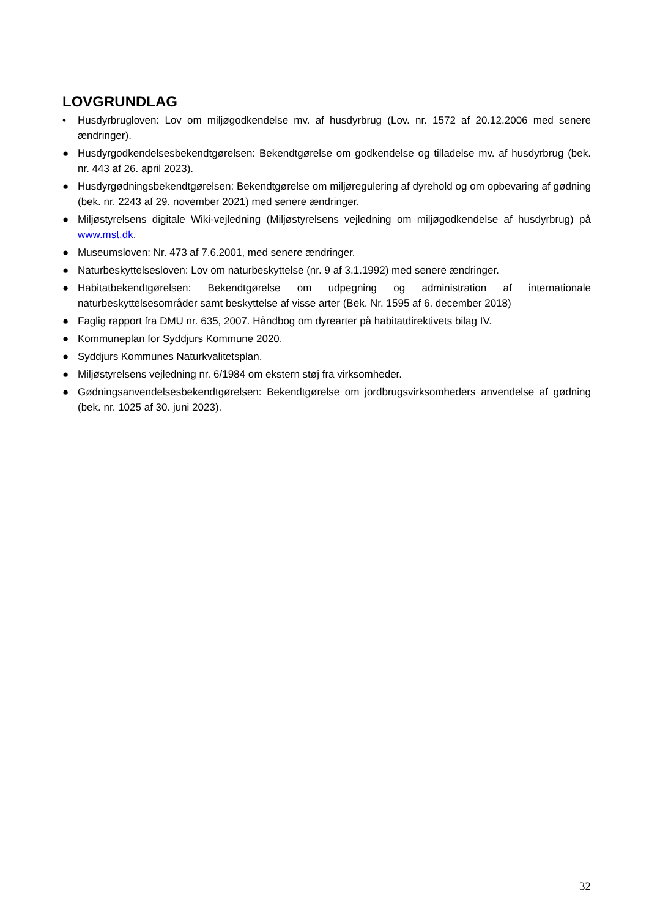LOVGRUNDLAG
• Husdyrbrugloven: Lov om miljøgodkendelse mv. af husdyrbrug (Lov. nr. 1572 af 20.12.2006 med senere ændringer).
● Husdyrgodkendelsesbekendtgørelsen: Bekendtgørelse om godkendelse og tilladelse mv. af husdyrbrug (bek. nr. 443 af 26. april 2023).
● Husdyrgødningsbekendtgørelsen: Bekendtgørelse om miljøregulering af dyrehold og om opbevaring af gødning (bek. nr. 2243 af 29. november 2021) med senere ændringer.
● Miljøstyrelsens digitale Wiki-vejledning (Miljøstyrelsens vejledning om miljøgodkendelse af husdyrbrug) på www.mst.dk.
● Museumsloven: Nr. 473 af 7.6.2001, med senere ændringer.
● Naturbeskyttelsesloven: Lov om naturbeskyttelse (nr. 9 af 3.1.1992) med senere ændringer.
● Habitatbekendtgørelsen: Bekendtgørelse om udpegning og administration af internationale naturbeskyttelsesområder samt beskyttelse af visse arter (Bek. Nr. 1595 af 6. december 2018)
● Faglig rapport fra DMU nr. 635, 2007. Håndbog om dyrearter på habitatdirektivets bilag IV.
● Kommuneplan for Syddjurs Kommune 2020.
● Syddjurs Kommunes Naturkvalitetsplan.
● Miljøstyrelsens vejledning nr. 6/1984 om ekstern støj fra virksomheder.
● Gødningsanvendelsesbekendtgørelsen: Bekendtgørelse om jordbrugsvirksomheders anvendelse af gødning (bek. nr. 1025 af 30. juni 2023).
32